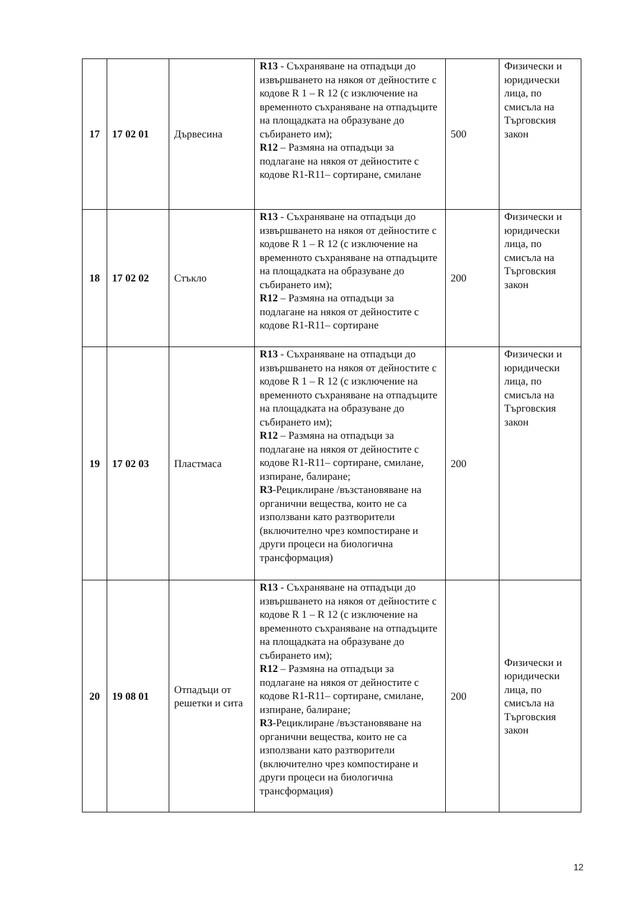| 17 | 17 02 01 | Дървесина | R13 - Съхраняване на отпадъци до извършването на някоя от дейностите с кодове R 1 – R 12 (с изключение на временното съхраняване на отпадъците на площадката на образуване до събирането им); R12 – Размяна на отпадъци за подлагане на някоя от дейностите с кодове R1-R11– сортиране, смилане | 500 | Физически и юридически лица, по смисъла на Търговския закон |
| 18 | 17 02 02 | Стъкло | R13 - Съхраняване на отпадъци до извършването на някоя от дейностите с кодове R 1 – R 12 (с изключение на временното съхраняване на отпадъците на площадката на образуване до събирането им); R12 – Размяна на отпадъци за подлагане на някоя от дейностите с кодове R1-R11– сортиране | 200 | Физически и юридически лица, по смисъла на Търговския закон |
| 19 | 17 02 03 | Пластмаса | R13 - Съхраняване на отпадъци до извършването на някоя от дейностите с кодове R 1 – R 12 (с изключение на временното съхраняване на отпадъците на площадката на образуване до събирането им); R12 – Размяна на отпадъци за подлагане на някоя от дейностите с кодове R1-R11– сортиране, смилане, изпиране, балиране; R3 -Рециклиране /възстановяване на органични вещества, които не са използвани като разтворители (включително чрез компостиране и други процеси на биологична трансформация) | 200 | Физически и юридически лица, по смисъла на Търговския закон |
| 20 | 19 08 01 | Отпадъци от решетки и сита | R13 - Съхраняване на отпадъци до извършването на някоя от дейностите с кодове R 1 – R 12 (с изключение на временното съхраняване на отпадъците на площадката на образуване до събирането им); R12 – Размяна на отпадъци за подлагане на някоя от дейностите с кодове R1-R11– сортиране, смилане, изпиране, балиране; R3 -Рециклиране /възстановяване на органични вещества, които не са използвани като разтворители (включително чрез компостиране и други процеси на биологична трансформация) | 200 | Физически и юридически лица, по смисъла на Търговския закон |
12